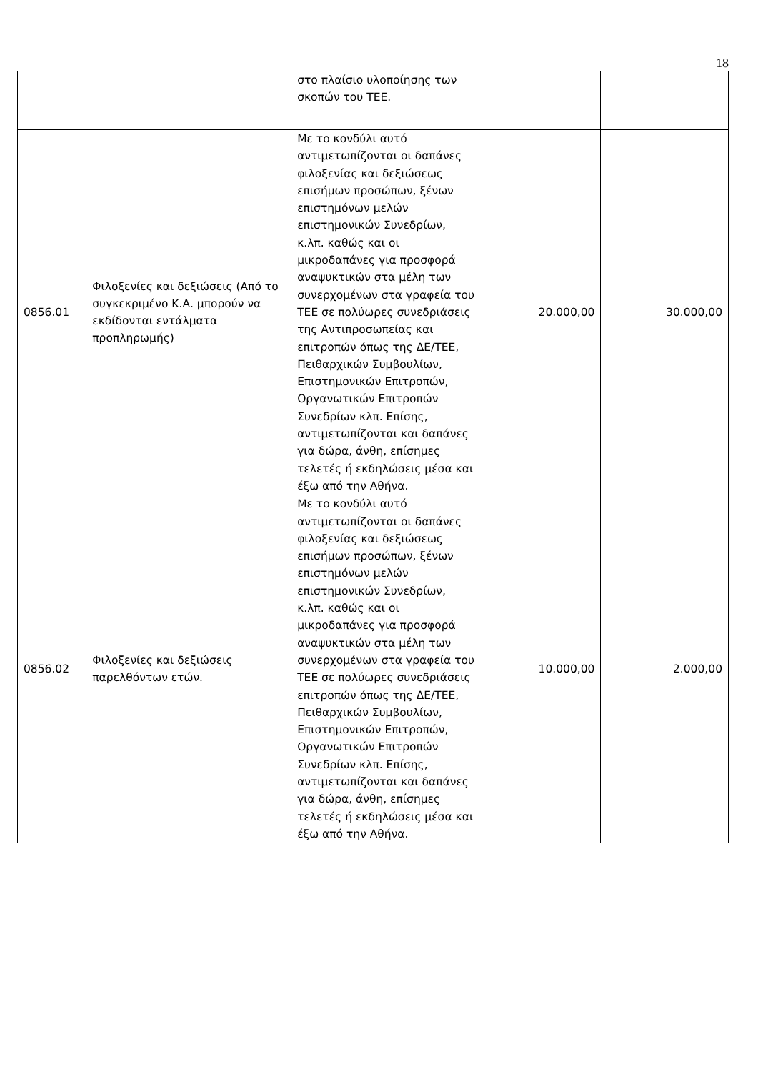18
| | | στο πλαίσιο υλοποίησης των σκοπών του ΤΕΕ. | | |
| 0856.01 | Φιλοξενίες και δεξιώσεις (Από το συγκεκριμένο Κ.Α. μπορούν να εκδίδονται εντάλματα προπληρωμής) | Με το κονδύλι αυτό αντιμετωπίζονται οι δαπάνες φιλοξενίας και δεξιώσεως επισήμων προσώπων, ξένων επιστημόνων μελών επιστημονικών Συνεδρίων, κ.λπ. καθώς και οι μικροδαπάνες για προσφορά αναψυκτικών στα μέλη των συνερχομένων στα γραφεία του ΤΕΕ σε πολύωρες συνεδριάσεις της Αντιπροσωπείας και επιτροπών όπως της ΔΕ/ΤΕΕ, Πειθαρχικών Συμβουλίων, Επιστημονικών Επιτροπών, Οργανωτικών Επιτροπών Συνεδρίων κλπ. Επίσης, αντιμετωπίζονται και δαπάνες για δώρα, άνθη, επίσημες τελετές ή εκδηλώσεις μέσα και έξω από την Αθήνα. | 20.000,00 | 30.000,00 |
| 0856.02 | Φιλοξενίες και δεξιώσεις παρελθόντων ετών. | Με το κονδύλι αυτό αντιμετωπίζονται οι δαπάνες φιλοξενίας και δεξιώσεως επισήμων προσώπων, ξένων επιστημόνων μελών επιστημονικών Συνεδρίων, κ.λπ. καθώς και οι μικροδαπάνες για προσφορά αναψυκτικών στα μέλη των συνερχομένων στα γραφεία του ΤΕΕ σε πολύωρες συνεδριάσεις επιτροπών όπως της ΔΕ/ΤΕΕ, Πειθαρχικών Συμβουλίων, Επιστημονικών Επιτροπών, Οργανωτικών Επιτροπών Συνεδρίων κλπ. Επίσης, αντιμετωπίζονται και δαπάνες για δώρα, άνθη, επίσημες τελετές ή εκδηλώσεις μέσα και έξω από την Αθήνα. | 10.000,00 | 2.000,00 |